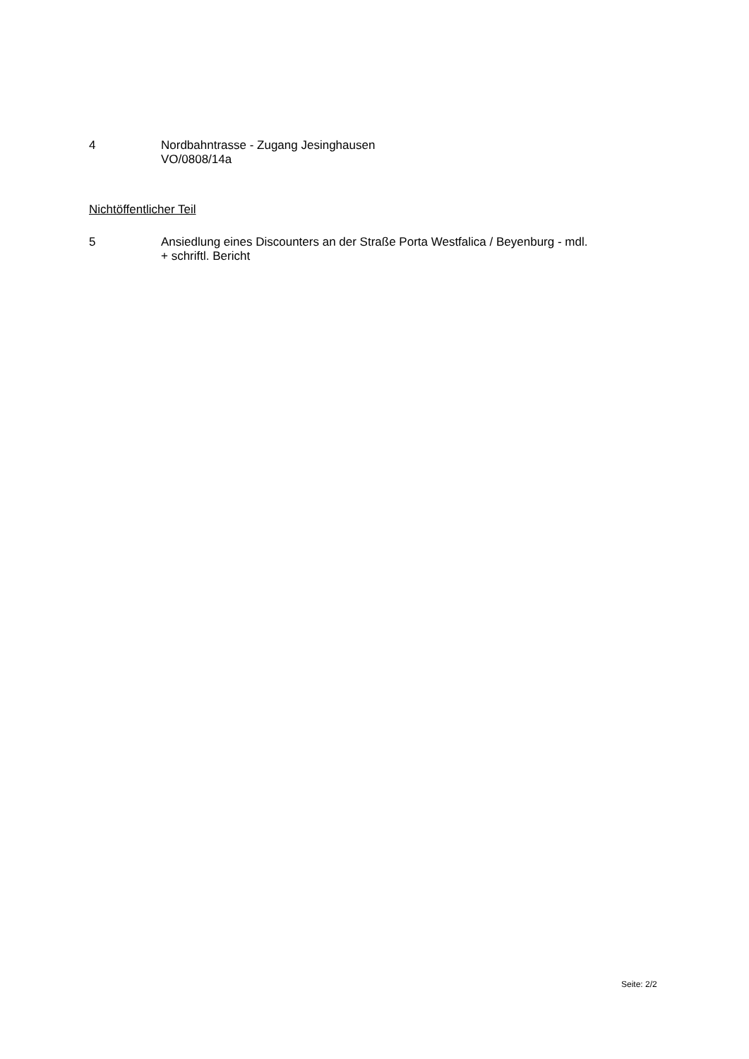4 Nordbahntrasse - Zugang Jesinghausen
VO/0808/14a
Nichtöffentlicher Teil
5 Ansiedlung eines Discounters an der Straße Porta Westfalica / Beyenburg - mdl.
+ schriftl. Bericht
Seite: 2/2